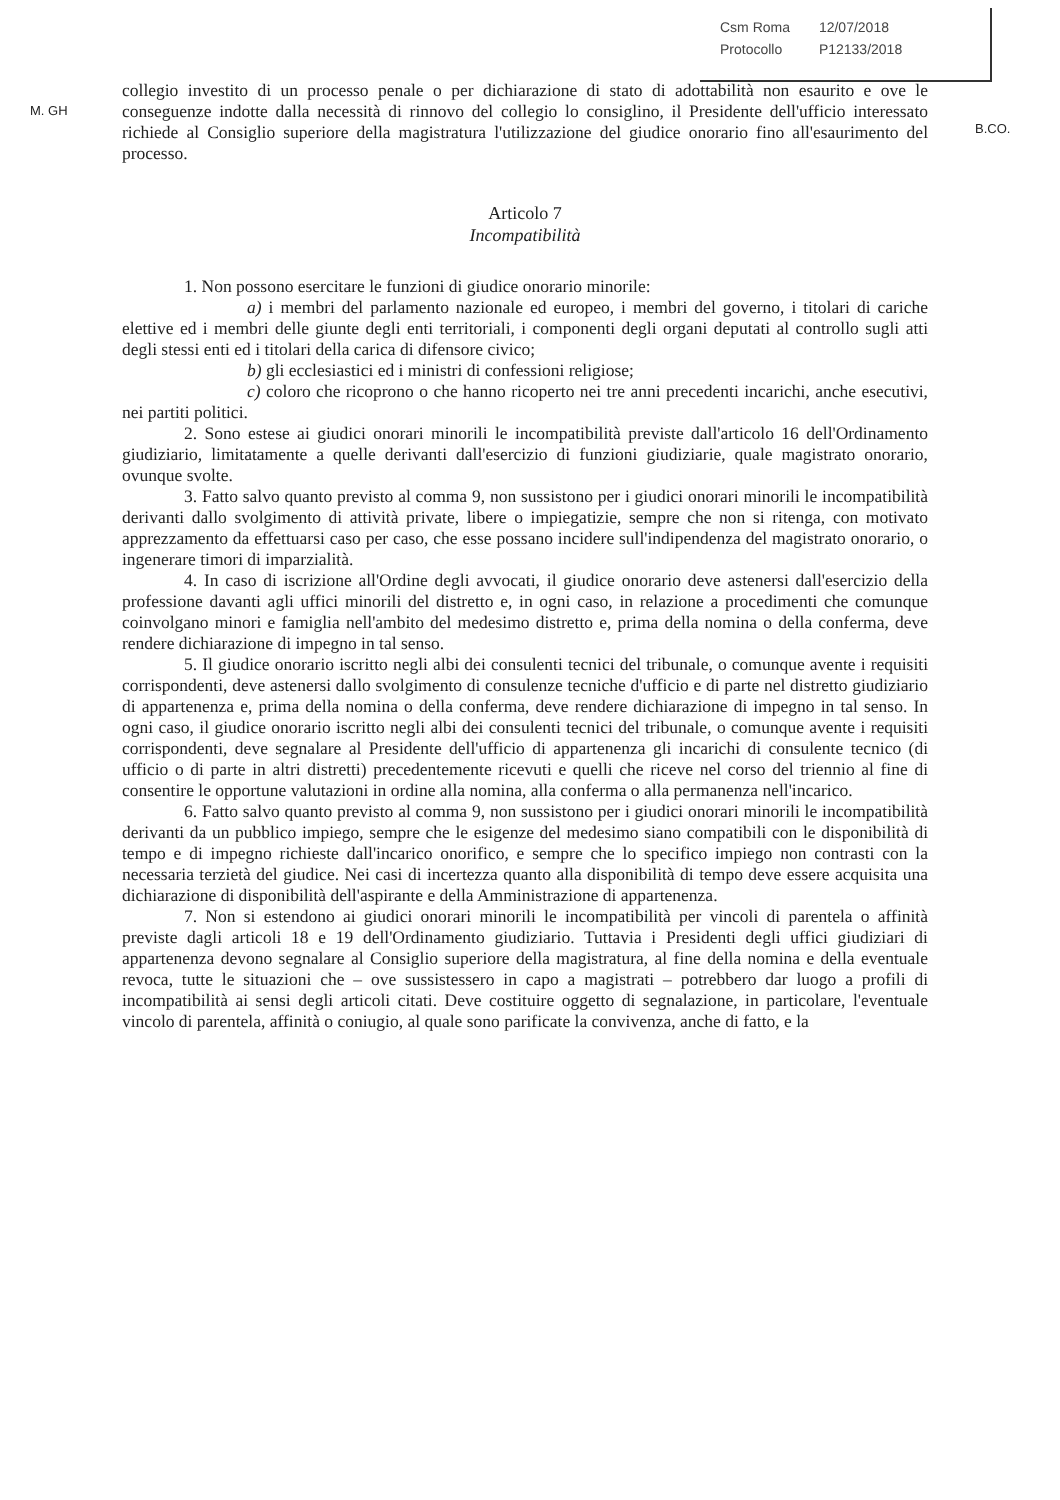M. GH
Csm Roma 12/07/2018
Protocollo P12133/2018
B.CO.
collegio investito di un processo penale o per dichiarazione di stato di adottabilità non esaurito e ove le conseguenze indotte dalla necessità di rinnovo del collegio lo consiglino, il Presidente dell'ufficio interessato richiede al Consiglio superiore della magistratura l'utilizzazione del giudice onorario fino all'esaurimento del processo.
Articolo 7
Incompatibilità
1. Non possono esercitare le funzioni di giudice onorario minorile:
a) i membri del parlamento nazionale ed europeo, i membri del governo, i titolari di cariche elettive ed i membri delle giunte degli enti territoriali, i componenti degli organi deputati al controllo sugli atti degli stessi enti ed i titolari della carica di difensore civico;
b) gli ecclesiastici ed i ministri di confessioni religiose;
c) coloro che ricoprono o che hanno ricoperto nei tre anni precedenti incarichi, anche esecutivi, nei partiti politici.
2. Sono estese ai giudici onorari minorili le incompatibilità previste dall'articolo 16 dell'Ordinamento giudiziario, limitatamente a quelle derivanti dall'esercizio di funzioni giudiziarie, quale magistrato onorario, ovunque svolte.
3. Fatto salvo quanto previsto al comma 9, non sussistono per i giudici onorari minorili le incompatibilità derivanti dallo svolgimento di attività private, libere o impiegatizie, sempre che non si ritenga, con motivato apprezzamento da effettuarsi caso per caso, che esse possano incidere sull'indipendenza del magistrato onorario, o ingenerare timori di imparzialità.
4. In caso di iscrizione all'Ordine degli avvocati, il giudice onorario deve astenersi dall'esercizio della professione davanti agli uffici minorili del distretto e, in ogni caso, in relazione a procedimenti che comunque coinvolgano minori e famiglia nell'ambito del medesimo distretto e, prima della nomina o della conferma, deve rendere dichiarazione di impegno in tal senso.
5. Il giudice onorario iscritto negli albi dei consulenti tecnici del tribunale, o comunque avente i requisiti corrispondenti, deve astenersi dallo svolgimento di consulenze tecniche d'ufficio e di parte nel distretto giudiziario di appartenenza e, prima della nomina o della conferma, deve rendere dichiarazione di impegno in tal senso. In ogni caso, il giudice onorario iscritto negli albi dei consulenti tecnici del tribunale, o comunque avente i requisiti corrispondenti, deve segnalare al Presidente dell'ufficio di appartenenza gli incarichi di consulente tecnico (di ufficio o di parte in altri distretti) precedentemente ricevuti e quelli che riceve nel corso del triennio al fine di consentire le opportune valutazioni in ordine alla nomina, alla conferma o alla permanenza nell'incarico.
6. Fatto salvo quanto previsto al comma 9, non sussistono per i giudici onorari minorili le incompatibilità derivanti da un pubblico impiego, sempre che le esigenze del medesimo siano compatibili con le disponibilità di tempo e di impegno richieste dall'incarico onorifico, e sempre che lo specifico impiego non contrasti con la necessaria terzietà del giudice. Nei casi di incertezza quanto alla disponibilità di tempo deve essere acquisita una dichiarazione di disponibilità dell'aspirante e della Amministrazione di appartenenza.
7. Non si estendono ai giudici onorari minorili le incompatibilità per vincoli di parentela o affinità previste dagli articoli 18 e 19 dell'Ordinamento giudiziario. Tuttavia i Presidenti degli uffici giudiziari di appartenenza devono segnalare al Consiglio superiore della magistratura, al fine della nomina e della eventuale revoca, tutte le situazioni che – ove sussistessero in capo a magistrati – potrebbero dar luogo a profili di incompatibilità ai sensi degli articoli citati. Deve costituire oggetto di segnalazione, in particolare, l'eventuale vincolo di parentela, affinità o coniugio, al quale sono parificate la convivenza, anche di fatto, e la